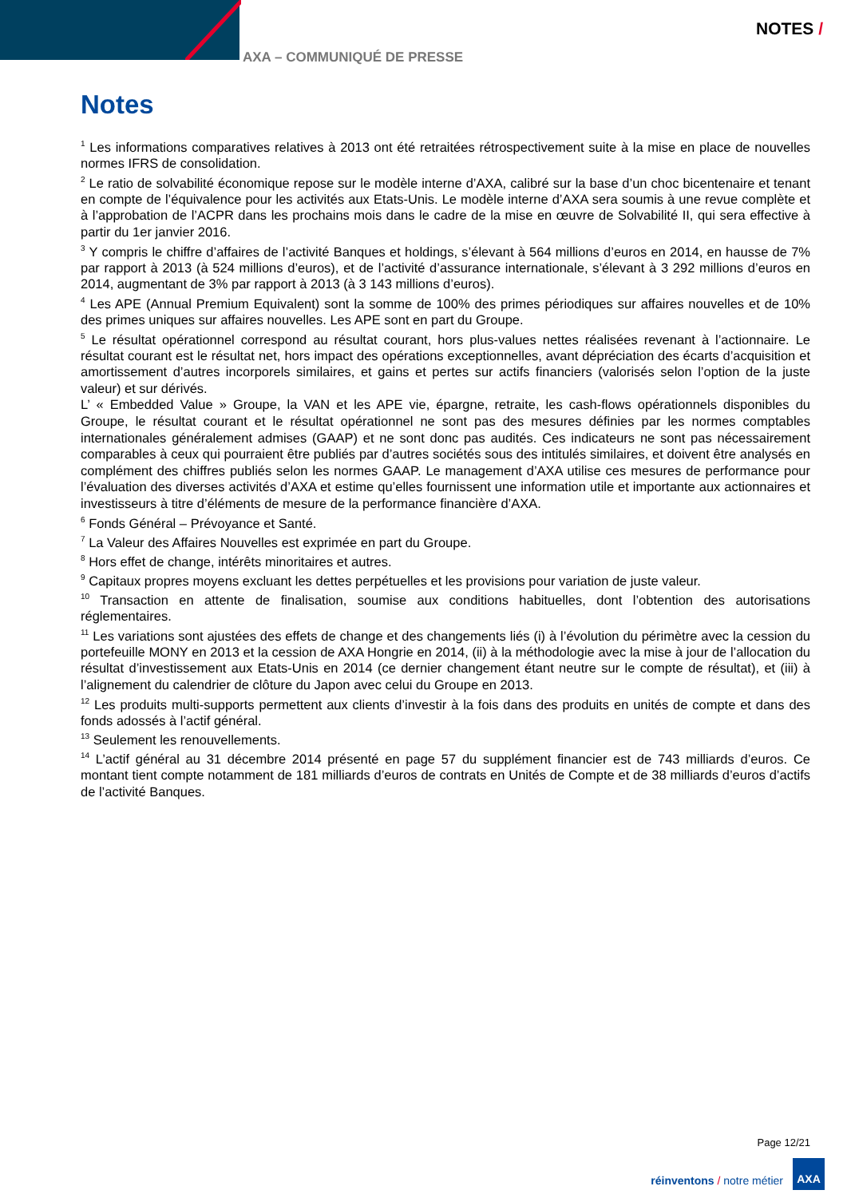AXA – COMMUNIQUÉ DE PRESSE
NOTES /
Notes
<sup>1</sup> Les informations comparatives relatives à 2013 ont été retraitées rétrospectivement suite à la mise en place de nouvelles normes IFRS de consolidation.
<sup>2</sup> Le ratio de solvabilité économique repose sur le modèle interne d’AXA, calibré sur la base d’un choc bicentenaire et tenant en compte de l’équivalence pour les activités aux Etats-Unis. Le modèle interne d’AXA sera soumis à une revue complète et à l’approbation de l’ACPR dans les prochains mois dans le cadre de la mise en œuvre de Solvabilité II, qui sera effective à partir du 1er janvier 2016.
<sup>3</sup> Y compris le chiffre d’affaires de l’activité Banques et holdings, s’élevant à 564 millions d’euros en 2014, en hausse de 7% par rapport à 2013 (à 524 millions d’euros), et de l’activité d’assurance internationale, s’élevant à 3 292 millions d’euros en 2014, augmentant de 3% par rapport à 2013 (à 3 143 millions d’euros).
<sup>4</sup> Les APE (Annual Premium Equivalent) sont la somme de 100% des primes périodiques sur affaires nouvelles et de 10% des primes uniques sur affaires nouvelles. Les APE sont en part du Groupe.
<sup>5</sup> Le résultat opérationnel correspond au résultat courant, hors plus-values nettes réalisées revenant à l’actionnaire. Le résultat courant est le résultat net, hors impact des opérations exceptionnelles, avant dépréciation des écarts d’acquisition et amortissement d’autres incorporels similaires, et gains et pertes sur actifs financiers (valorisés selon l’option de la juste valeur) et sur dérivés.
L’ « Embedded Value » Groupe, la VAN et les APE vie, épargne, retraite, les cash-flows opérationnels disponibles du Groupe, le résultat courant et le résultat opérationnel ne sont pas des mesures définies par les normes comptables internationales généralement admises (GAAP) et ne sont donc pas audités. Ces indicateurs ne sont pas nécessairement comparables à ceux qui pourraient être publiés par d’autres sociétés sous des intitulés similaires, et doivent être analysés en complément des chiffres publiés selon les normes GAAP. Le management d’AXA utilise ces mesures de performance pour l’évaluation des diverses activités d’AXA et estime qu’elles fournissent une information utile et importante aux actionnaires et investisseurs à titre d’éléments de mesure de la performance financière d’AXA.
<sup>6</sup> Fonds Général – Prévoyance et Santé.
<sup>7</sup> La Valeur des Affaires Nouvelles est exprimée en part du Groupe.
<sup>8</sup> Hors effet de change, intérêts minoritaires et autres.
<sup>9</sup> Capitaux propres moyens excluant les dettes perpétuelles et les provisions pour variation de juste valeur.
<sup>10</sup> Transaction en attente de finalisation, soumise aux conditions habituelles, dont l’obtention des autorisations réglementaires.
<sup>11</sup> Les variations sont ajustées des effets de change et des changements liés (i) à l’évolution du périmètre avec la cession du portefeuille MONY en 2013 et la cession de AXA Hongrie en 2014, (ii) à la méthodologie avec la mise à jour de l’allocation du résultat d’investissement aux Etats-Unis en 2014 (ce dernier changement étant neutre sur le compte de résultat), et (iii) à l’alignement du calendrier de clôture du Japon avec celui du Groupe en 2013.
<sup>12</sup> Les produits multi-supports permettent aux clients d’investir à la fois dans des produits en unités de compte et dans des fonds adossés à l’actif général.
<sup>13</sup> Seulement les renouvellements.
<sup>14</sup> L’actif général au 31 décembre 2014 présenté en page 57 du supplément financier est de 743 milliards d’euros. Ce montant tient compte notamment de 181 milliards d’euros de contrats en Unités de Compte et de 38 milliards d’euros d’actifs de l’activité Banques.
Page 12/21
réinventons / notre métier
AXA